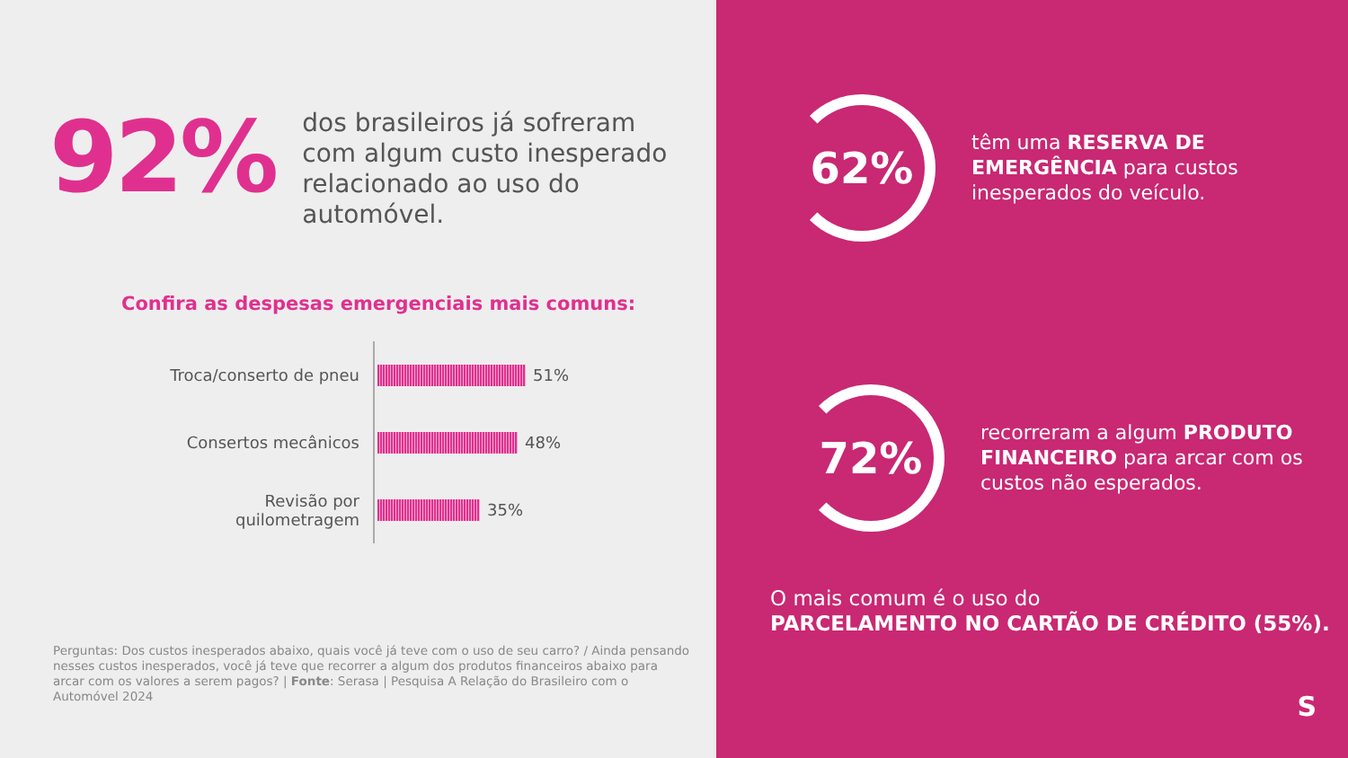92%
dos brasileiros já sofreram
com algum custo inesperado
relacionado ao uso do
automóvel.
Confira as despesas emergenciais mais comuns:
Troca/conserto de pneu
51%
Consertos mecânicos
48%
Revisão por
quilometragem
35%
Perguntas: Dos custos inesperados abaixo, quais você já teve com o uso de seu carro? / Ainda pensando nesses custos inesperados, você já teve que recorrer a algum dos produtos financeiros abaixo para arcar com os valores a serem pagos? | Fonte: Serasa | Pesquisa A Relação do Brasileiro com o Automóvel 2024
62%
têm uma RESERVA DE EMERGÊNCIA para custos inesperados do veículo.
72%
recorreram a algum PRODUTO FINANCEIRO para arcar com os custos não esperados.
O mais comum é o uso do
PARCELAMENTO NO CARTÃO DE CRÉDITO (55%).
S